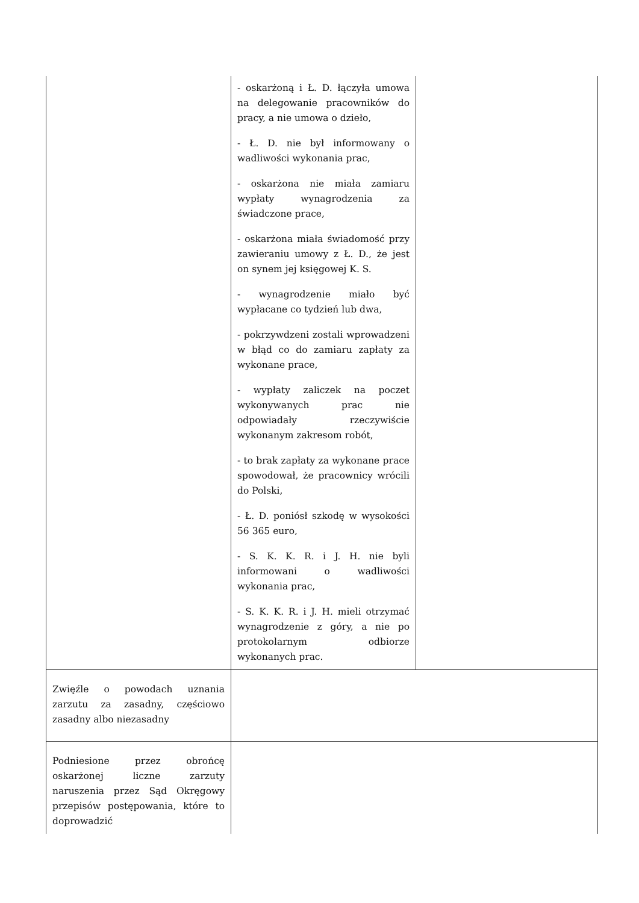| | - oskarżoną i Ł. D. łączyła umowa na delegowanie pracowników do pracy, a nie umowa o dzieło, - Ł. D. nie był informowany o wadliwości wykonania prac, - oskarżona nie miała zamiaru wypłaty wynagrodzenia za świadczone prace, - oskarżona miała świadomość przy zawieraniu umowy z Ł. D., że jest on synem jej księgowej K. S. - wynagrodzenie miało być wypłacane co tydzień lub dwa, - pokrzywdzeni zostali wprowadzeni w błąd co do zamiaru zapłaty za wykonane prace, - wypłaty zaliczek na poczet wykonywanych prac nie odpowiadały rzeczywiście wykonanym zakresom robót, - to brak zapłaty za wykonane prace spowodował, że pracownicy wrócili do Polski, - Ł. D. poniósł szkodę w wysokości 56 365 euro, - S. K. K. R. i J. H. nie byli informowani o wadliwości wykonania prac, - S. K. K. R. i J. H. mieli otrzymać wynagrodzenie z góry, a nie po protokolarnym odbiorze wykonanych prac. | |
| Zwięźle o powodach uznania zarzutu za zasadny, częściowo zasadny albo niezasadny | | |
| Podniesione przez obrońcę oskarżonej liczne zarzuty naruszenia przez Sąd Okręgowy przepisów postępowania, które to doprowadzić | | |